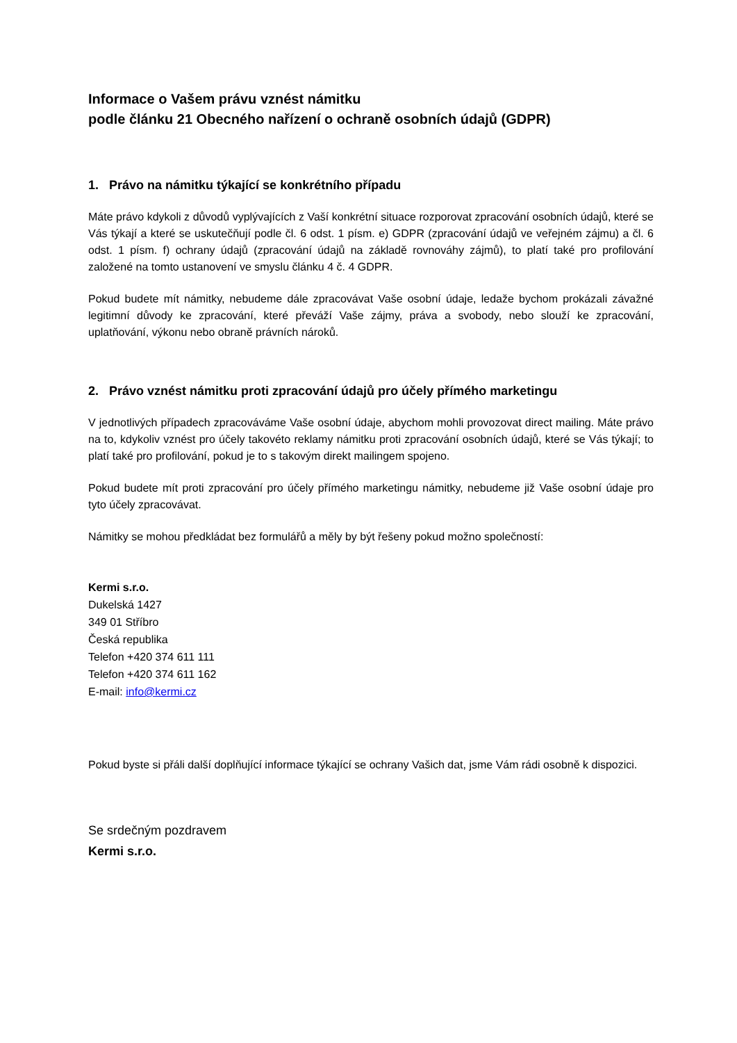Informace o Vašem právu vznést námitku
podle článku 21 Obecného nařízení o ochraně osobních údajů (GDPR)
1. Právo na námitku týkající se konkrétního případu
Máte právo kdykoli z důvodů vyplývajících z Vaší konkrétní situace rozporovat zpracování osobních údajů, které se Vás týkají a které se uskutečňují podle čl. 6 odst. 1 písm. e) GDPR (zpracování údajů ve veřejném zájmu) a čl. 6 odst. 1 písm. f) ochrany údajů (zpracování údajů na základě rovnováhy zájmů), to platí také pro profilování založené na tomto ustanovení ve smyslu článku 4 č. 4 GDPR.
Pokud budete mít námitky, nebudeme dále zpracovávat Vaše osobní údaje, ledaže bychom prokázali závažné legitimní důvody ke zpracování, které převáží Vaše zájmy, práva a svobody, nebo slouží ke zpracování, uplatňování, výkonu nebo obraně právních nároků.
2. Právo vznést námitku proti zpracování údajů pro účely přímého marketingu
V jednotlivých případech zpracováváme Vaše osobní údaje, abychom mohli provozovat direct mailing. Máte právo na to, kdykoliv vznést pro účely takovéto reklamy námitku proti zpracování osobních údajů, které se Vás týkají; to platí také pro profilování, pokud je to s takovým direkt mailingem spojeno.
Pokud budete mít proti zpracování pro účely přímého marketingu námitky, nebudeme již Vaše osobní údaje pro tyto účely zpracovávat.
Námitky se mohou předkládat bez formulářů a měly by být řešeny pokud možno společností:
Kermi s.r.o.
Dukelská 1427
349 01 Stříbro
Česká republika
Telefon +420 374 611 111
Telefon +420 374 611 162
E-mail: info@kermi.cz
Pokud byste si přáli další doplňující informace týkající se ochrany Vašich dat, jsme Vám rádi osobně k dispozici.
Se srdečným pozdravem
Kermi s.r.o.